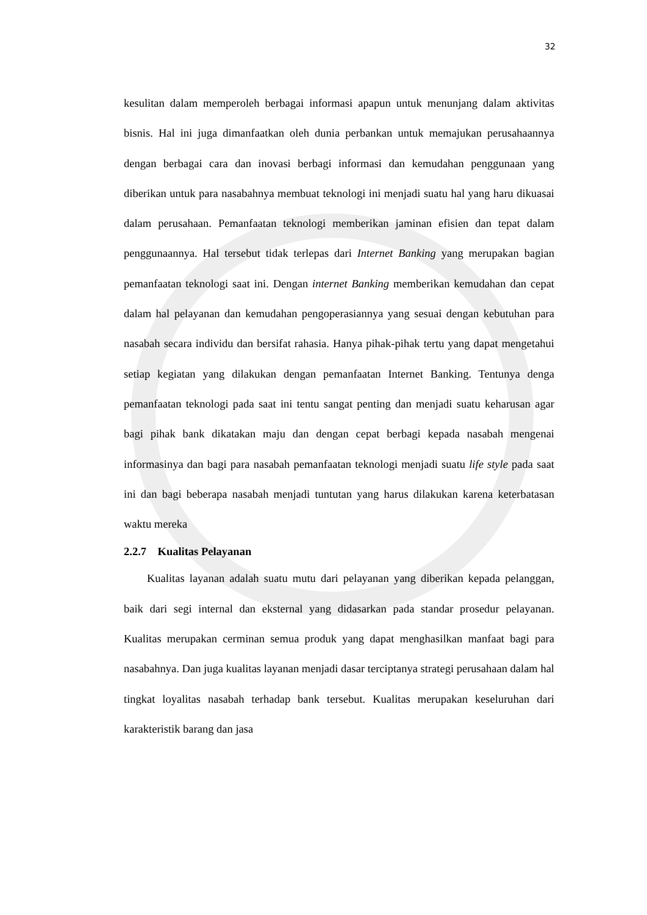32
kesulitan dalam memperoleh berbagai informasi apapun untuk menunjang dalam aktivitas bisnis. Hal ini juga dimanfaatkan oleh dunia perbankan untuk memajukan perusahaannya dengan berbagai cara dan inovasi berbagi informasi dan kemudahan penggunaan yang diberikan untuk para nasabahnya membuat teknologi ini menjadi suatu hal yang haru dikuasai dalam perusahaan. Pemanfaatan teknologi memberikan jaminan efisien dan tepat dalam penggunaannya. Hal tersebut tidak terlepas dari Internet Banking yang merupakan bagian pemanfaatan teknologi saat ini. Dengan internet Banking memberikan kemudahan dan cepat dalam hal pelayanan dan kemudahan pengoperasiannya yang sesuai dengan kebutuhan para nasabah secara individu dan bersifat rahasia. Hanya pihak-pihak tertu yang dapat mengetahui setiap kegiatan yang dilakukan dengan pemanfaatan Internet Banking. Tentunya denga pemanfaatan teknologi pada saat ini tentu sangat penting dan menjadi suatu keharusan agar bagi pihak bank dikatakan maju dan dengan cepat berbagi kepada nasabah mengenai informasinya dan bagi para nasabah pemanfaatan teknologi menjadi suatu life style pada saat ini dan bagi beberapa nasabah menjadi tuntutan yang harus dilakukan karena keterbatasan waktu mereka
2.2.7 Kualitas Pelayanan
Kualitas layanan adalah suatu mutu dari pelayanan yang diberikan kepada pelanggan, baik dari segi internal dan eksternal yang didasarkan pada standar prosedur pelayanan. Kualitas merupakan cerminan semua produk yang dapat menghasilkan manfaat bagi para nasabahnya. Dan juga kualitas layanan menjadi dasar terciptanya strategi perusahaan dalam hal tingkat loyalitas nasabah terhadap bank tersebut. Kualitas merupakan keseluruhan dari karakteristik barang dan jasa